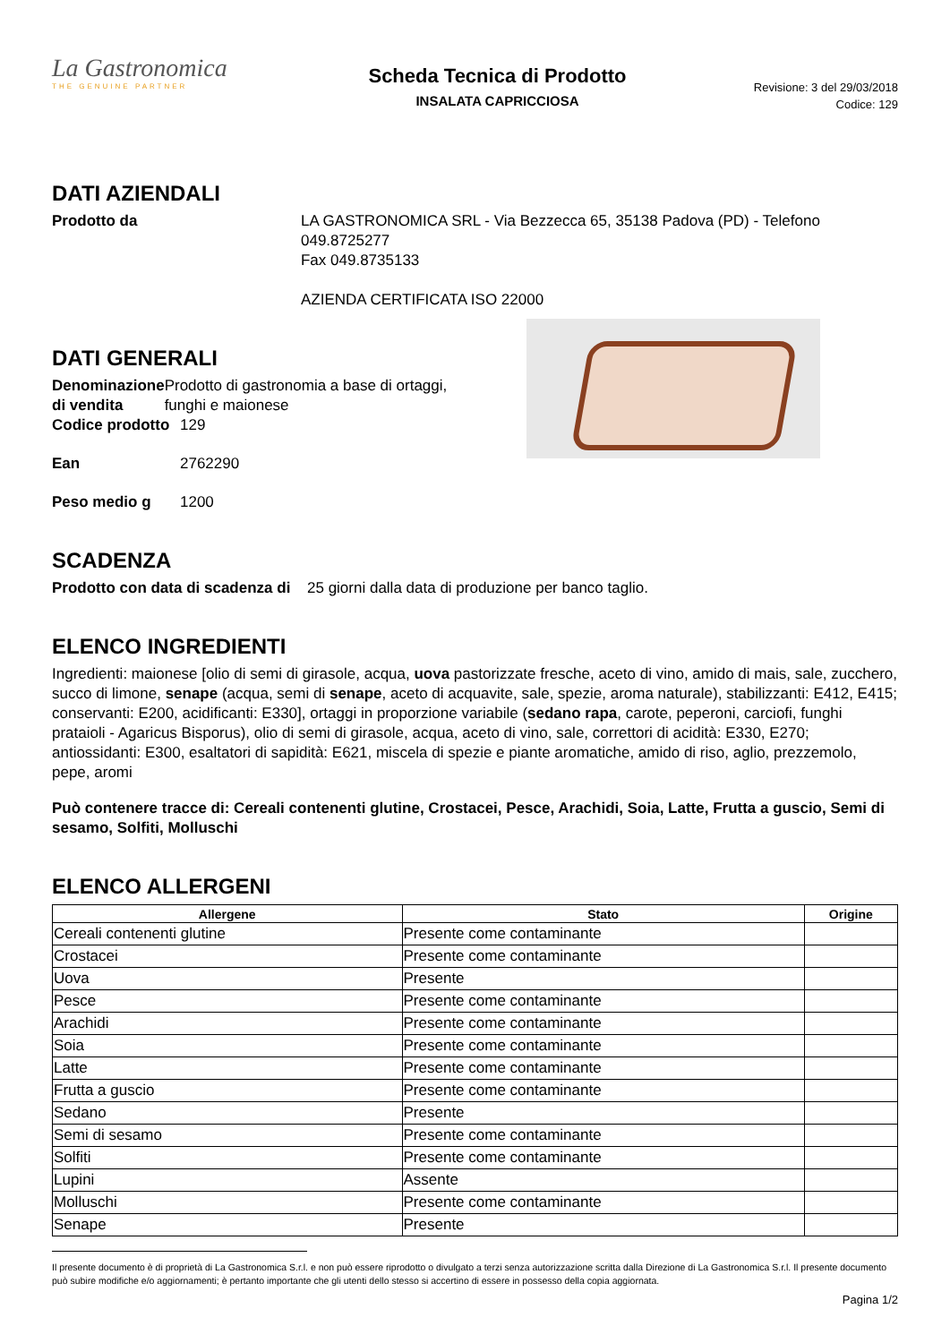La Gastronomica
THE GENUINE PARTNER
Scheda Tecnica di Prodotto
INSALATA CAPRICCIOSA
Revisione: 3 del 29/03/2018
Codice: 129
DATI AZIENDALI
Prodotto da LA GASTRONOMICA SRL - Via Bezzecca 65, 35138 Padova (PD) - Telefono 049.8725277
Fax 049.8735133
AZIENDA CERTIFICATA ISO 22000
DATI GENERALI
Denominazione di vendita
Prodotto di gastronomia a base di ortaggi, funghi e maionese
Codice prodotto
129
Ean 2762290
Peso medio g 1200
SCADENZA
Prodotto con data di scadenza di
25 giorni dalla data di produzione per banco taglio.
ELENCO INGREDIENTI
Ingredienti: maionese [olio di semi di girasole, acqua, uova pastorizzate fresche, aceto di vino, amido di mais, sale, zucchero, succo di limone, senape (acqua, semi di senape, aceto di acquavite, sale, spezie, aroma naturale), stabilizzanti: E412, E415; conservanti: E200, acidificanti: E330], ortaggi in proporzione variabile (sedano rapa, carote, peperoni, carciofi, funghi prataioli - Agaricus Bisporus), olio di semi di girasole, acqua, aceto di vino, sale, correttori di acidità: E330, E270; antiossidanti: E300, esaltatori di sapidità: E621, miscela di spezie e piante aromatiche, amido di riso, aglio, prezzemolo, pepe, aromi
Può contenere tracce di: Cereali contenenti glutine, Crostacei, Pesce, Arachidi, Soia, Latte, Frutta a guscio, Semi di sesamo, Solfiti, Molluschi
ELENCO ALLERGENI
| Allergene | Stato | Origine |
| --- | --- | --- |
| Cereali contenenti glutine | Presente come contaminante | |
| Crostacei | Presente come contaminante | |
| Uova | Presente | |
| Pesce | Presente come contaminante | |
| Arachidi | Presente come contaminante | |
| Soia | Presente come contaminante | |
| Latte | Presente come contaminante | |
| Frutta a guscio | Presente come contaminante | |
| Sedano | Presente | |
| Semi di sesamo | Presente come contaminante | |
| Solfiti | Presente come contaminante | |
| Lupini | Assente | |
| Molluschi | Presente come contaminante | |
| Senape | Presente | |
Il presente documento è di proprietà di La Gastronomica S.r.l. e non può essere riprodotto o divulgato a terzi senza autorizzazione scritta dalla Direzione di La Gastronomica S.r.l. Il presente documento può subire modifiche e/o aggiornamenti; è pertanto importante che gli utenti dello stesso si accertino di essere in possesso della copia aggiornata.
Pagina 1/2